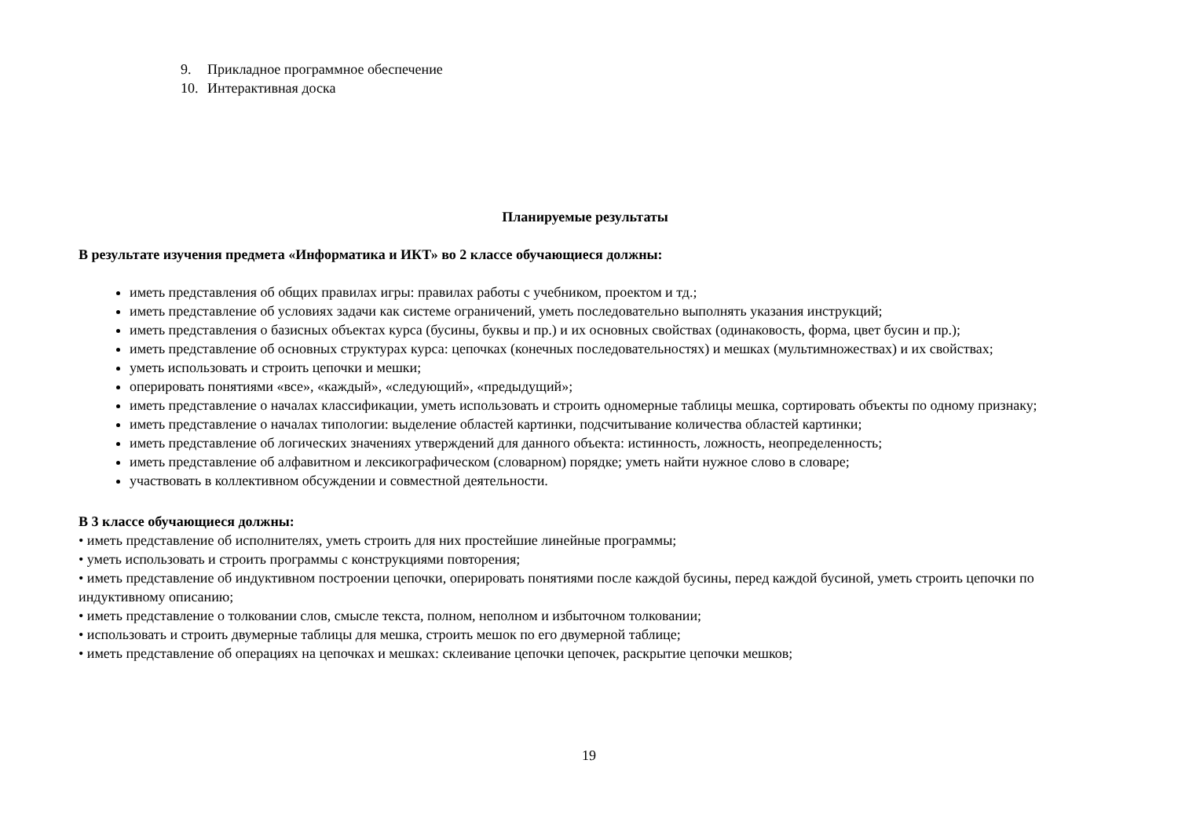9. Прикладное программное обеспечение
10. Интерактивная доска
Планируемые результаты
В результате изучения предмета «Информатика и ИКТ» во 2 классе обучающиеся должны:
иметь представления об общих правилах игры: правилах работы с учебником, проектом и тд.;
иметь представление об условиях задачи как системе ограничений, уметь последовательно выполнять указания инструкций;
иметь представления о базисных объектах курса (бусины, буквы и пр.) и их основных свойствах (одинаковость, форма, цвет бусин и пр.);
иметь представление об основных структурах курса: цепочках (конечных последовательностях) и мешках (мультимножествах) и их свойствах;
уметь использовать и строить цепочки и мешки;
оперировать понятиями «все», «каждый», «следующий», «предыдущий»;
иметь представление о началах классификации, уметь использовать и строить одномерные таблицы мешка, сортировать объекты по одному признаку;
иметь представление о началах типологии: выделение областей картинки, подсчитывание количества областей картинки;
иметь представление об логических значениях утверждений для данного объекта: истинность, ложность, неопределенность;
иметь представление об алфавитном и лексикографическом (словарном) порядке; уметь найти нужное слово в словаре;
участвовать в коллективном обсуждении и совместной деятельности.
В 3 классе обучающиеся должны:
• иметь представление об исполнителях, уметь строить для них простейшие линейные программы;
• уметь использовать и строить программы с конструкциями повторения;
• иметь представление об индуктивном построении цепочки, оперировать понятиями после каждой бусины, перед каждой бусиной, уметь строить цепочки по индуктивному описанию;
• иметь представление о толковании слов, смысле текста, полном, неполном и избыточном толковании;
• использовать и строить двумерные таблицы для мешка, строить мешок по его двумерной таблице;
• иметь представление об операциях на цепочках и мешках: склеивание цепочки цепочек, раскрытие цепочки мешков;
19